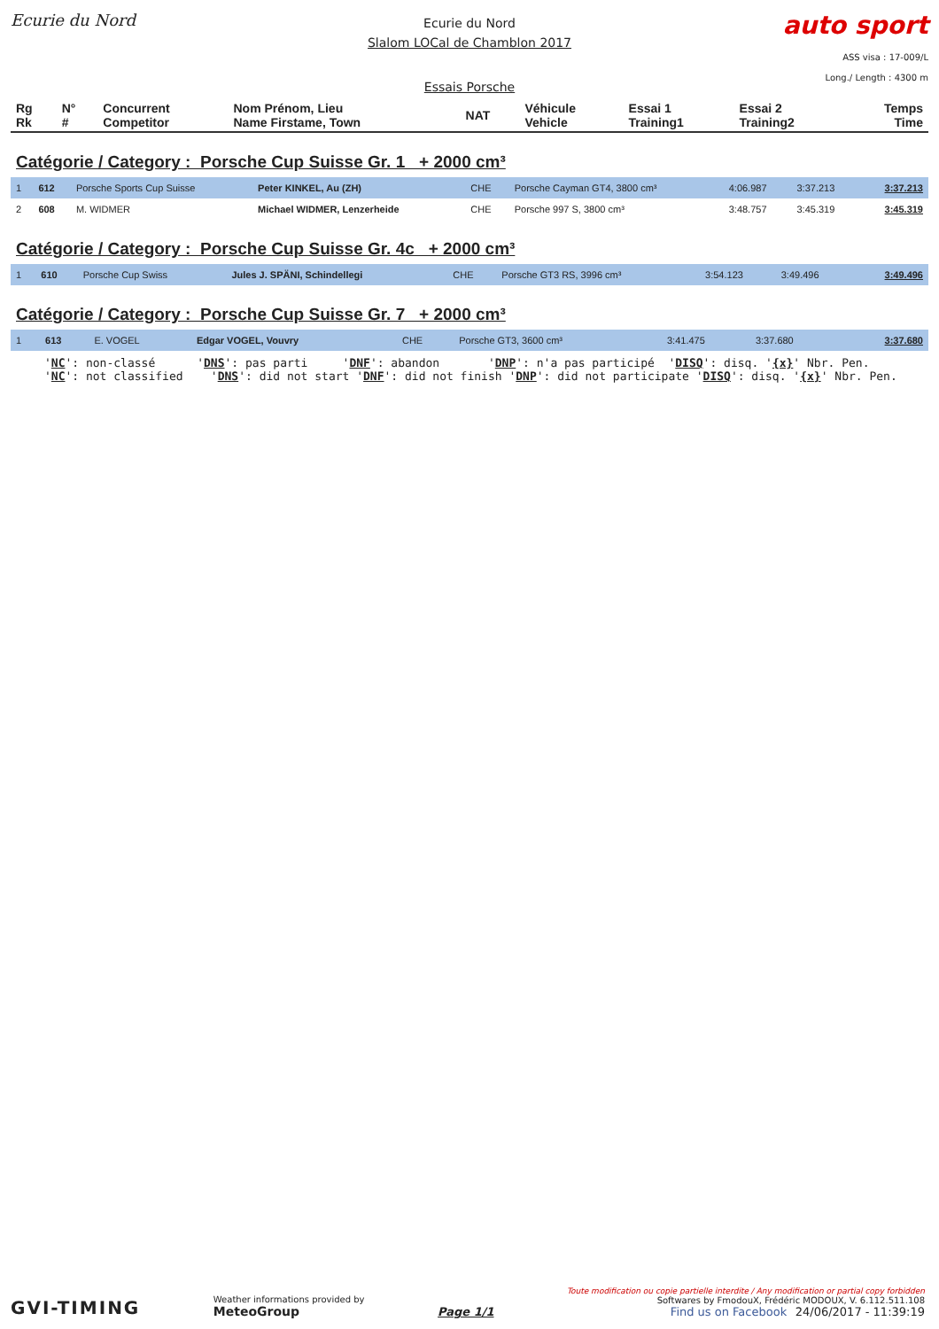Ecurie du Nord
Ecurie du Nord
Slalom LOCal de Chamblon 2017
Essais Porsche
auto sport
ASS visa : 17-009/L
Long./ Length : 4300 m
| Rg Rk | N° # | Concurrent Competitor | Nom Prénom, Lieu Name Firstame, Town | NAT | Véhicule Vehicle | Essai 1 Training1 | Essai 2 Training2 | Temps Time |
| --- | --- | --- | --- | --- | --- | --- | --- | --- |
Catégorie / Category : Porsche Cup Suisse Gr. 1 + 2000 cm³
| 1 | 612 | Porsche Sports Cup Suisse | Peter KINKEL, Au (ZH) | CHE | Porsche Cayman GT4, 3800 cm³ | 4:06.987 | 3:37.213 | 3:37.213 |
| 2 | 608 | M. WIDMER | Michael WIDMER, Lenzerheide | CHE | Porsche 997 S, 3800 cm³ | 3:48.757 | 3:45.319 | 3:45.319 |
Catégorie / Category : Porsche Cup Suisse Gr. 4c + 2000 cm³
| 1 | 610 | Porsche Cup Swiss | Jules J. SPÄNI, Schindellegi | CHE | Porsche GT3 RS, 3996 cm³ | 3:54.123 | 3:49.496 | 3:49.496 |
Catégorie / Category : Porsche Cup Suisse Gr. 7 + 2000 cm³
| 1 | 613 | E. VOGEL | Edgar VOGEL, Vouvry | CHE | Porsche GT3, 3600 cm³ | 3:41.475 | 3:37.680 | 3:37.680 |
'NC': non-classé 'DNS': pas parti 'DNF': abandon 'DNP': n'a pas participé 'DISQ': disq. '{x}' Nbr. Pen. 'NC': not classified 'DNS': did not start 'DNF': did not finish 'DNP': did not participate 'DISQ': disq. '{x}' Nbr. Pen.
GVI-TIMING
Weather informations provided by
MeteoGroup
Page 1/1
Toute modification ou copie partielle interdite / Any modification or partial copy forbidden
Softwares by FmodouX, Frédéric MODOUX, V. 6.112.511.108
Find us on Facebook 24/06/2017 - 11:39:19